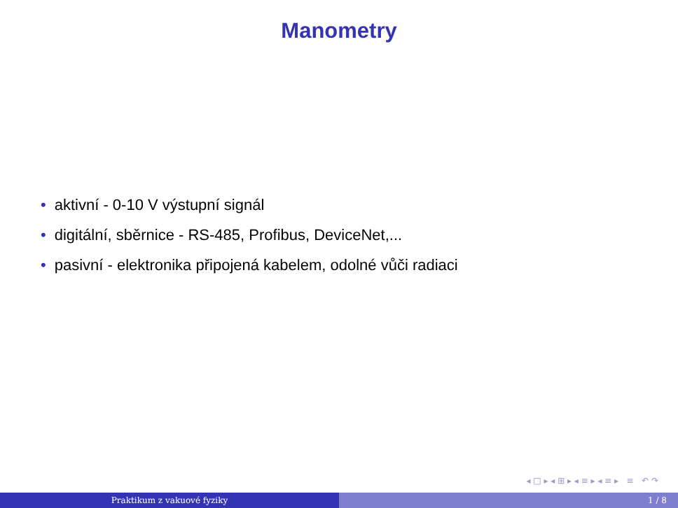Manometry
• aktivní - 0-10 V výstupní signál
• digitální, sběrnice - RS-485, Profibus, DeviceNet,...
• pasivní - elektronika připojená kabelem, odolné vůči radiaci
◂ □ ▸ ◂ ⊞ ▸ ◂ ≡ ▸ ◂ ≡ ▸ ≡ ↶ ↷
Praktikum z vakuové fyziky 1 / 8